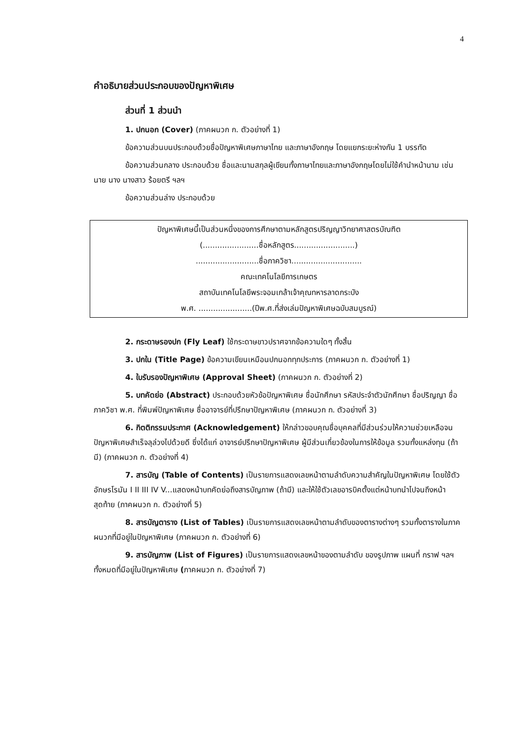4
คำอธิบายส่วนประกอบของปัญหาพิเศษ
ส่วนที่ 1 ส่วนนำ
1. ปกนอก (Cover) (ภาคผนวก ก. ตัวอย่างที่ 1)
ข้อความส่วนบนประกอบด้วยชื่อปัญหาพิเศษภาษาไทย และภาษาอังกฤษ โดยแยกระยะห่างกัน 1 บรรทัด
ข้อความส่วนกลาง ประกอบด้วย ชื่อและนามสกุลผู้เขียนทั้งภาษาไทยและภาษาอังกฤษโดยไม่ใช้คำนำหน้านาม เช่น นาย นาง นางสาว ร้อยตรี ฯลฯ
ข้อความส่วนล่าง ประกอบด้วย
ปัญหาพิเศษนี้เป็นส่วนหนึ่งของการศึกษาตามหลักสูตรปริญญาวิทยาศาสตรบัณฑิต
(.......................ชื่อหลักสูตร.........................)
..........................ชื่อภาควิชา.............................
คณะเทคโนโลยีการเกษตร
สถาบันเทคโนโลยีพระจอมเกล้าเจ้าคุณทหารลาดกระบัง
พ.ศ. ......................(ปีพ.ศ.ที่ส่งเล่มปัญหาพิเศษฉบับสมบูรณ์)
2. กระดาษรองปก (Fly Leaf) ใช้กระดาษขาวปราศจากข้อความใดๆ ทั้งสิ้น
3. ปกใน (Title Page) ข้อความเขียนเหมือนปกนอกทุกประการ (ภาคผนวก ก. ตัวอย่างที่ 1)
4. ใบรับรองปัญหาพิเศษ (Approval Sheet) (ภาคผนวก ก. ตัวอย่างที่ 2)
5. บทคัดย่อ (Abstract) ประกอบด้วยหัวข้อปัญหาพิเศษ ชื่อนักศึกษา รหัสประจำตัวนักศึกษา ชื่อปริญญา ชื่อภาควิชา พ.ศ. ที่พิมพ์ปัญหาพิเศษ ชื่ออาจารย์ที่ปรึกษาปัญหาพิเศษ (ภาคผนวก ก. ตัวอย่างที่ 3)
6. กิตติกรรมประกาศ (Acknowledgement) ให้กล่าวขอบคุณชื่อบุคคลที่มีส่วนร่วมให้ความช่วยเหลือจนปัญหาพิเศษสำเร็จลุล่วงไปด้วยดี ซึ่งได้แก่ อาจารย์ปรึกษาปัญหาพิเศษ ผู้มีส่วนเกี่ยวข้องในการให้ข้อมูล รวมทั้งแหล่งทุน (ถ้ามี) (ภาคผนวก ก. ตัวอย่างที่ 4)
7. สารบัญ (Table of Contents) เป็นรายการแสดงเลขหน้าตามลำดับความสำคัญในปัญหาพิเศษ โดยใช้ตัวอักษรโรมัน I II III IV V...แสดงหน้าบทคัดย่อถึงสารบัญภาพ (ถ้ามี) และให้ใช้ตัวเลขอารบิคตั้งแต่หน้าบทนำไปจนถึงหน้าสุดท้าย (ภาคผนวก ก. ตัวอย่างที่ 5)
8. สารบัญตาราง (List of Tables) เป็นรายการแสดงเลขหน้าตามลำดับของตารางต่างๆ รวมทั้งตารางในภาคผนวกที่มีอยู่ในปัญหาพิเศษ (ภาคผนวก ก. ตัวอย่างที่ 6)
9. สารบัญภาพ (List of Figures) เป็นรายการแสดงเลขหน้าของตามลำดับ ของรูปภาพ แผนที่ กราฟ ฯลฯ ทั้งหมดที่มีอยู่ในปัญหาพิเศษ (ภาคผนวก ก. ตัวอย่างที่ 7)